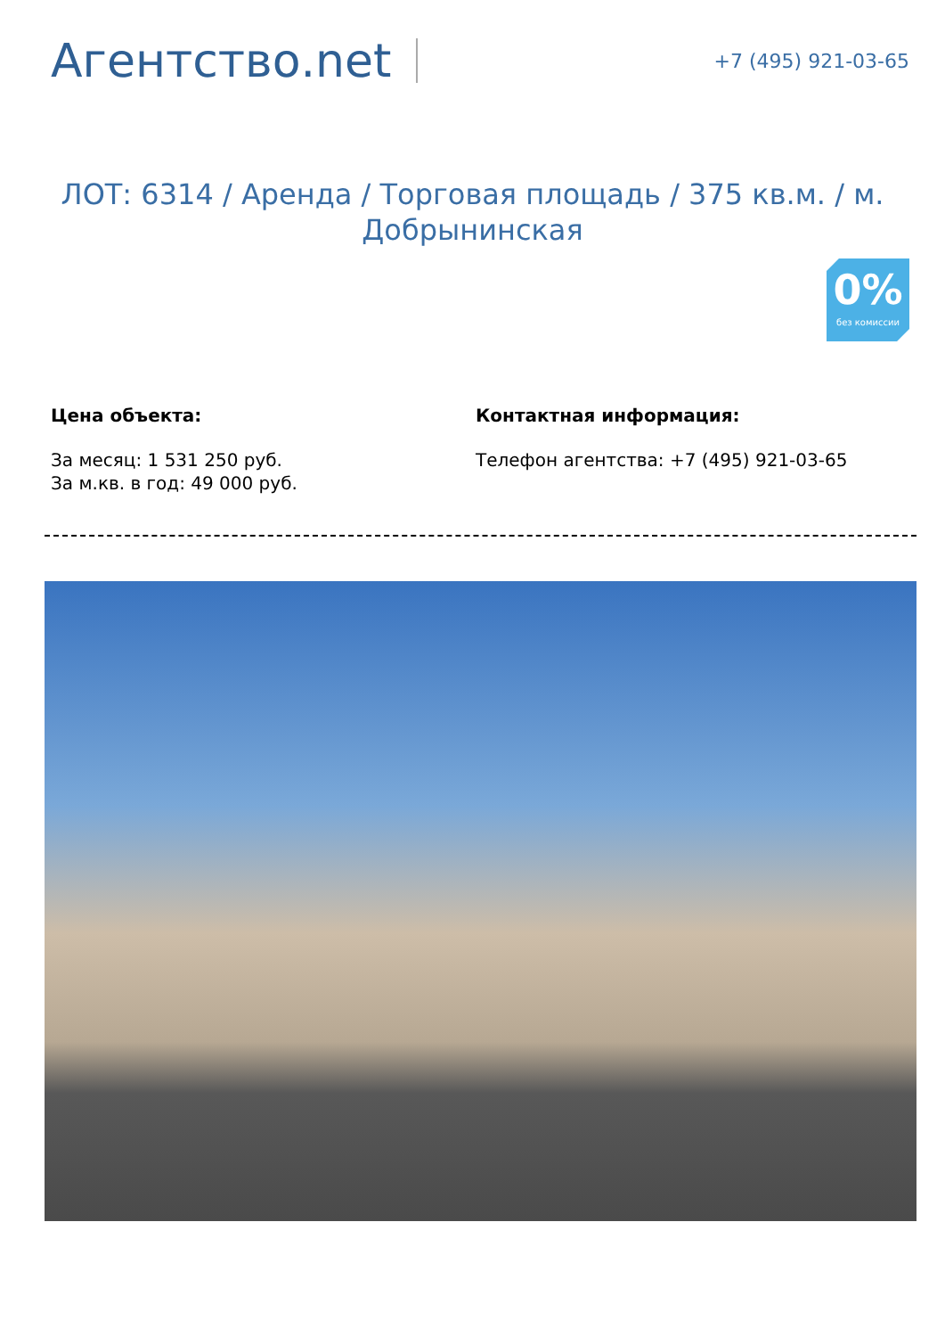Агентство.net
+7 (495) 921-03-65
ЛОТ: 6314 / Аренда / Торговая площадь / 375 кв.м. / м. Добрынинская
0%
без комиссии
Цена объекта:
За месяц: 1 531 250 руб.
За м.кв. в год: 49 000 руб.
Контактная информация:
Телефон агентства: +7 (495) 921-03-65